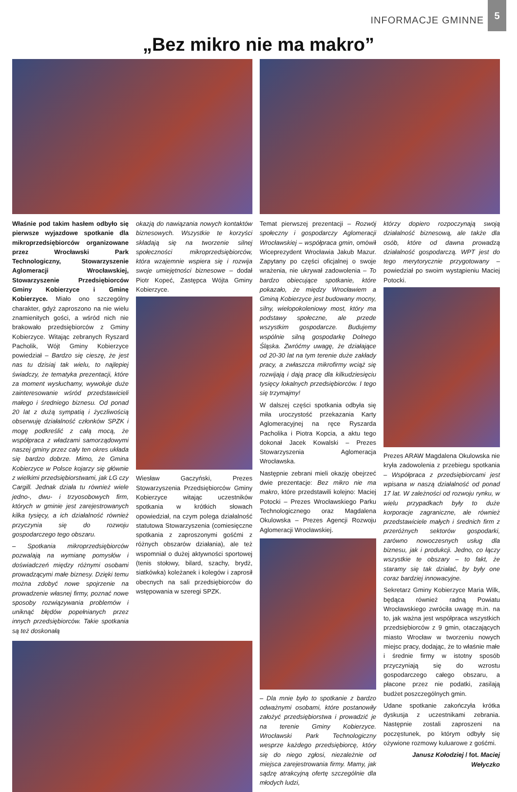INFORMACJE GMINNE 5
„Bez mikro nie ma makro”
Właśnie pod takim hasłem odbyło się pierwsze wyjazdowe spotkanie dla mikroprzedsiębiorców organizowane przez Wrocławski Park Technologiczny, Stowarzyszenie Aglomeracji Wrocławskiej, Stowarzyszenie Przedsiębiorców Gminy Kobierzyce i Gminę Kobierzyce. Miało ono szczególny charakter, gdyż zaproszono na nie wielu znamienitych gości, a wśród nich nie brakowało przedsiębiorców z Gminy Kobierzyce. Witając zebranych Ryszard Pacholik, Wójt Gminy Kobierzyce powiedział – Bardzo się cieszę, że jest nas tu dzisiaj tak wielu, to najlepiej świadczy, że tematyka prezentacji, które za moment wysłuchamy, wywołuje duże zainteresowanie wśród przedstawicieli małego i średniego biznesu. Od ponad 20 lat z dużą sympatią i życzliwością obserwuję działalność członków SPZK i mogę podkreślić z całą mocą, że współpraca z władzami samorządowymi naszej gminy przez cały ten okres układa się bardzo dobrze. Mimo, że Gmina Kobierzyce w Polsce kojarzy się głównie z wielkimi przedsiębiorstwami, jak LG czy Cargill. Jednak działa tu również wiele jedno-, dwu- i trzyosobowych firm, których w gminie jest zarejestrowanych kilka tysięcy, a ich działalność również przyczynia się do rozwoju gospodarczego tego obszaru.
– Spotkania mikroprzedsiębiorców pozwalają na wymianę pomysłów i doświadczeń między różnymi osobami prowadzącymi małe biznesy. Dzięki temu można zdobyć nowe spojrzenie na prowadzenie własnej firmy, poznać nowe sposoby rozwiązywania problemów i uniknąć błędów popełnianych przez innych przedsiębiorców. Takie spotkania są też doskonałą
okazją do nawiązania nowych kontaktów biznesowych. Wszystkie te korzyści składają się na tworzenie silnej społeczności mikroprzedsiębiorców, która wzajemnie wspiera się i rozwija swoje umiejętności biznesowe – dodał Piotr Kopeć, Zastępca Wójta Gminy Kobierzyce.
Wiesław Gaczyński, Prezes Stowarzyszenia Przedsiębiorców Gminy Kobierzyce witając uczestników spotkania w krótkich słowach opowiedział, na czym polega działalność statutowa Stowarzyszenia (comiesięczne spotkania z zaproszonymi gośćmi z różnych obszarów działania), ale też wspomniał o dużej aktywności sportowej (tenis stołowy, bilard, szachy, brydż, siatkówka) koleżanek i kolegów i zaprosił obecnych na sali przedsiębiorców do wstępowania w szeregi SPZK.
Temat pierwszej prezentacji – Rozwój społeczny i gospodarczy Aglomeracji Wrocławskiej – współpraca gmin, omówił Wiceprezydent Wrocławia Jakub Mazur. Zapytany po części oficjalnej o swoje wrażenia, nie ukrywał zadowolenia – To bardzo obiecujące spotkanie, które pokazało, że między Wrocławiem a Gminą Kobierzyce jest budowany mocny, silny, wielopokoleniowy most, który ma podstawy społeczne, ale przede wszystkim gospodarcze. Budujemy wspólnie silną gospodarkę Dolnego Śląska. Zwróćmy uwagę, że działające od 20-30 lat na tym terenie duże zakłady pracy, a zwłaszcza mikrofirmy wciąż się rozwijają i dają pracę dla kilkudziesięciu tysięcy lokalnych przedsiębiorców. I tego się trzymajmy!
W dalszej części spotkania odbyła się miła uroczystość przekazania Karty Aglomeracyjnej na ręce Ryszarda Pacholika i Piotra Kopcia, a aktu tego dokonał Jacek Kowalski – Prezes Stowarzyszenia Aglomeracja Wrocławska.
Następnie zebrani mieli okazję obejrzeć dwie prezentacje: Bez mikro nie ma makro, które przedstawili kolejno: Maciej Potocki – Prezes Wrocławskiego Parku Technologicznego oraz Magdalena Okulowska – Prezes Agencji Rozwoju Aglomeracji Wrocławskiej.
– Dla mnie było to spotkanie z bardzo odważnymi osobami, które postanowiły założyć przedsiębiorstwa i prowadzić je na terenie Gminy Kobierzyce. Wrocławski Park Technologiczny wesprze każdego przedsiębiorcę, który się do niego zgłosi, niezależnie od miejsca zarejestrowania firmy. Mamy, jak sądzę atrakcyjną ofertę szczególnie dla młodych ludzi,
którzy dopiero rozpoczynają swoją działalność biznesową, ale także dla osób, które od dawna prowadzą działalność gospodarczą. WPT jest do tego merytorycznie przygotowany – powiedział po swoim wystąpieniu Maciej Potocki.
Prezes ARAW Magdalena Okulowska nie kryła zadowolenia z przebiegu spotkania – Współpraca z przedsiębiorcami jest wpisana w naszą działalność od ponad 17 lat. W zależności od rozwoju rynku, w wielu przypadkach były to duże korporacje zagraniczne, ale również przedstawiciele małych i średnich firm z przeróżnych sektorów gospodarki, zarówno nowoczesnych usług dla biznesu, jak i produkcji. Jedno, co łączy wszystkie te obszary – to fakt, że staramy się tak działać, by były one coraz bardziej innowacyjne.
Sekretarz Gminy Kobierzyce Maria Wilk, będąca również radną Powiatu Wrocławskiego zwróciła uwagę m.in. na to, jak ważna jest współpraca wszystkich przedsiębiorców z 9 gmin, otaczających miasto Wrocław w tworzeniu nowych miejsc pracy, dodając, że to właśnie małe i średnie firmy w istotny sposób przyczyniają się do wzrostu gospodarczego całego obszaru, a płacone przez nie podatki, zasilają budżet poszczególnych gmin.
Udane spotkanie zakończyła krótka dyskusja z uczestnikami zebrania. Następnie zostali zaproszeni na poczęstunek, po którym odbyły się ożywione rozmowy kuluarowe z gośćmi.
Janusz Kołodziej / fot. Maciej Wełyczko